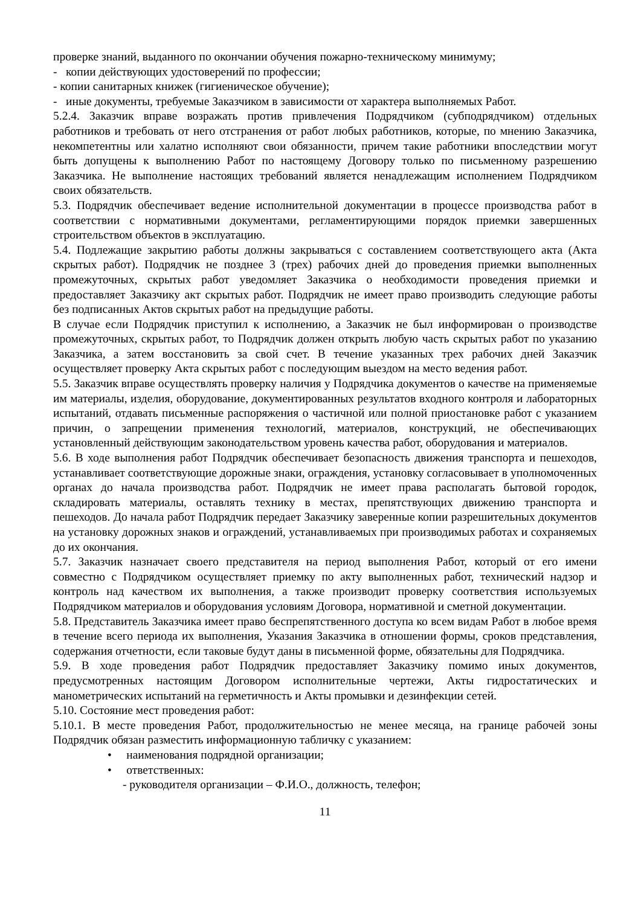проверке знаний, выданного по окончании обучения пожарно-техническому минимуму;
- копии действующих удостоверений по профессии;
- копии санитарных книжек (гигиеническое обучение);
- иные документы, требуемые Заказчиком в зависимости от характера выполняемых Работ.
5.2.4. Заказчик вправе возражать против привлечения Подрядчиком (субподрядчиком) отдельных работников и требовать от него отстранения от работ любых работников, которые, по мнению Заказчика, некомпетентны или халатно исполняют свои обязанности, причем такие работники впоследствии могут быть допущены к выполнению Работ по настоящему Договору только по письменному разрешению Заказчика. Не выполнение настоящих требований является ненадлежащим исполнением Подрядчиком своих обязательств.
5.3. Подрядчик обеспечивает ведение исполнительной документации в процессе производства работ в соответствии с нормативными документами, регламентирующими порядок приемки завершенных строительством объектов в эксплуатацию.
5.4. Подлежащие закрытию работы должны закрываться с составлением соответствующего акта (Акта скрытых работ). Подрядчик не позднее 3 (трех) рабочих дней до проведения приемки выполненных промежуточных, скрытых работ уведомляет Заказчика о необходимости проведения приемки и предоставляет Заказчику акт скрытых работ. Подрядчик не имеет право производить следующие работы без подписанных Актов скрытых работ на предыдущие работы.
В случае если Подрядчик приступил к исполнению, а Заказчик не был информирован о производстве промежуточных, скрытых работ, то Подрядчик должен открыть любую часть скрытых работ по указанию Заказчика, а затем восстановить за свой счет. В течение указанных трех рабочих дней Заказчик осуществляет проверку Акта скрытых работ с последующим выездом на место ведения работ.
5.5. Заказчик вправе осуществлять проверку наличия у Подрядчика документов о качестве на применяемые им материалы, изделия, оборудование, документированных результатов входного контроля и лабораторных испытаний, отдавать письменные распоряжения о частичной или полной приостановке работ с указанием причин, о запрещении применения технологий, материалов, конструкций, не обеспечивающих установленный действующим законодательством уровень качества работ, оборудования и материалов.
5.6. В ходе выполнения работ Подрядчик обеспечивает безопасность движения транспорта и пешеходов, устанавливает соответствующие дорожные знаки, ограждения, установку согласовывает в уполномоченных органах до начала производства работ. Подрядчик не имеет права располагать бытовой городок, складировать материалы, оставлять технику в местах, препятствующих движению транспорта и пешеходов. До начала работ Подрядчик передает Заказчику заверенные копии разрешительных документов на установку дорожных знаков и ограждений, устанавливаемых при производимых работах и сохраняемых до их окончания.
5.7. Заказчик назначает своего представителя на период выполнения Работ, который от его имени совместно с Подрядчиком осуществляет приемку по акту выполненных работ, технический надзор и контроль над качеством их выполнения, а также производит проверку соответствия используемых Подрядчиком материалов и оборудования условиям Договора, нормативной и сметной документации.
5.8. Представитель Заказчика имеет право беспрепятственного доступа ко всем видам Работ в любое время в течение всего периода их выполнения, Указания Заказчика в отношении формы, сроков представления, содержания отчетности, если таковые будут даны в письменной форме, обязательны для Подрядчика.
5.9. В ходе проведения работ Подрядчик предоставляет Заказчику помимо иных документов, предусмотренных настоящим Договором исполнительные чертежи, Акты гидростатических и манометрических испытаний на герметичность и Акты промывки и дезинфекции сетей.
5.10. Состояние мест проведения работ:
5.10.1. В месте проведения Работ, продолжительностью не менее месяца, на границе рабочей зоны Подрядчик обязан разместить информационную табличку с указанием:
• наименования подрядной организации;
• ответственных:
- руководителя организации – Ф.И.О., должность, телефон;
11